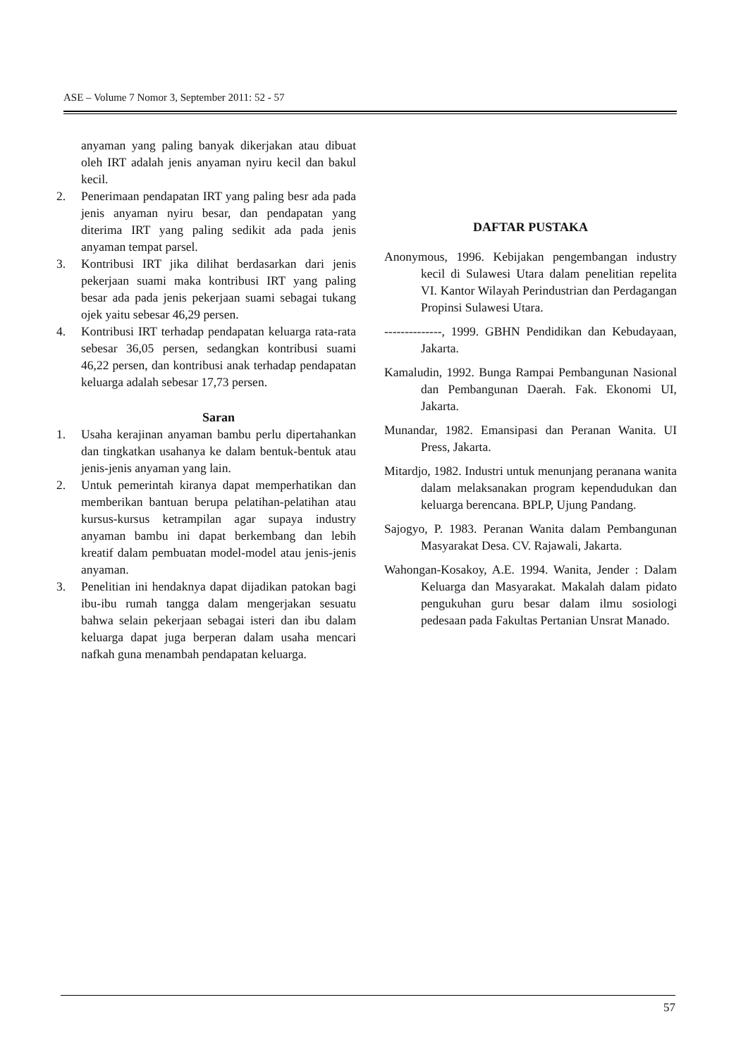ASE – Volume 7 Nomor 3, September 2011: 52 - 57
anyaman yang paling banyak dikerjakan atau dibuat oleh IRT adalah jenis anyaman nyiru kecil dan bakul kecil.
2. Penerimaan pendapatan IRT yang paling besr ada pada jenis anyaman nyiru besar, dan pendapatan yang diterima IRT yang paling sedikit ada pada jenis anyaman tempat parsel.
3. Kontribusi IRT jika dilihat berdasarkan dari jenis pekerjaan suami maka kontribusi IRT yang paling besar ada pada jenis pekerjaan suami sebagai tukang ojek yaitu sebesar 46,29 persen.
4. Kontribusi IRT terhadap pendapatan keluarga rata-rata sebesar 36,05 persen, sedangkan kontribusi suami 46,22 persen, dan kontribusi anak terhadap pendapatan keluarga adalah sebesar 17,73 persen.
Saran
1. Usaha kerajinan anyaman bambu perlu dipertahankan dan tingkatkan usahanya ke dalam bentuk-bentuk atau jenis-jenis anyaman yang lain.
2. Untuk pemerintah kiranya dapat memperhatikan dan memberikan bantuan berupa pelatihan-pelatihan atau kursus-kursus ketrampilan agar supaya industry anyaman bambu ini dapat berkembang dan lebih kreatif dalam pembuatan model-model atau jenis-jenis anyaman.
3. Penelitian ini hendaknya dapat dijadikan patokan bagi ibu-ibu rumah tangga dalam mengerjakan sesuatu bahwa selain pekerjaan sebagai isteri dan ibu dalam keluarga dapat juga berperan dalam usaha mencari nafkah guna menambah pendapatan keluarga.
DAFTAR PUSTAKA
Anonymous, 1996. Kebijakan pengembangan industry kecil di Sulawesi Utara dalam penelitian repelita VI. Kantor Wilayah Perindustrian dan Perdagangan Propinsi Sulawesi Utara.
--------------, 1999. GBHN Pendidikan dan Kebudayaan, Jakarta.
Kamaludin, 1992. Bunga Rampai Pembangunan Nasional dan Pembangunan Daerah. Fak. Ekonomi UI, Jakarta.
Munandar, 1982. Emansipasi dan Peranan Wanita. UI Press, Jakarta.
Mitardjo, 1982. Industri untuk menunjang peranana wanita dalam melaksanakan program kependudukan dan keluarga berencana. BPLP, Ujung Pandang.
Sajogyo, P. 1983. Peranan Wanita dalam Pembangunan Masyarakat Desa. CV. Rajawali, Jakarta.
Wahongan-Kosakoy, A.E. 1994. Wanita, Jender : Dalam Keluarga dan Masyarakat. Makalah dalam pidato pengukuhan guru besar dalam ilmu sosiologi pedesaan pada Fakultas Pertanian Unsrat Manado.
57